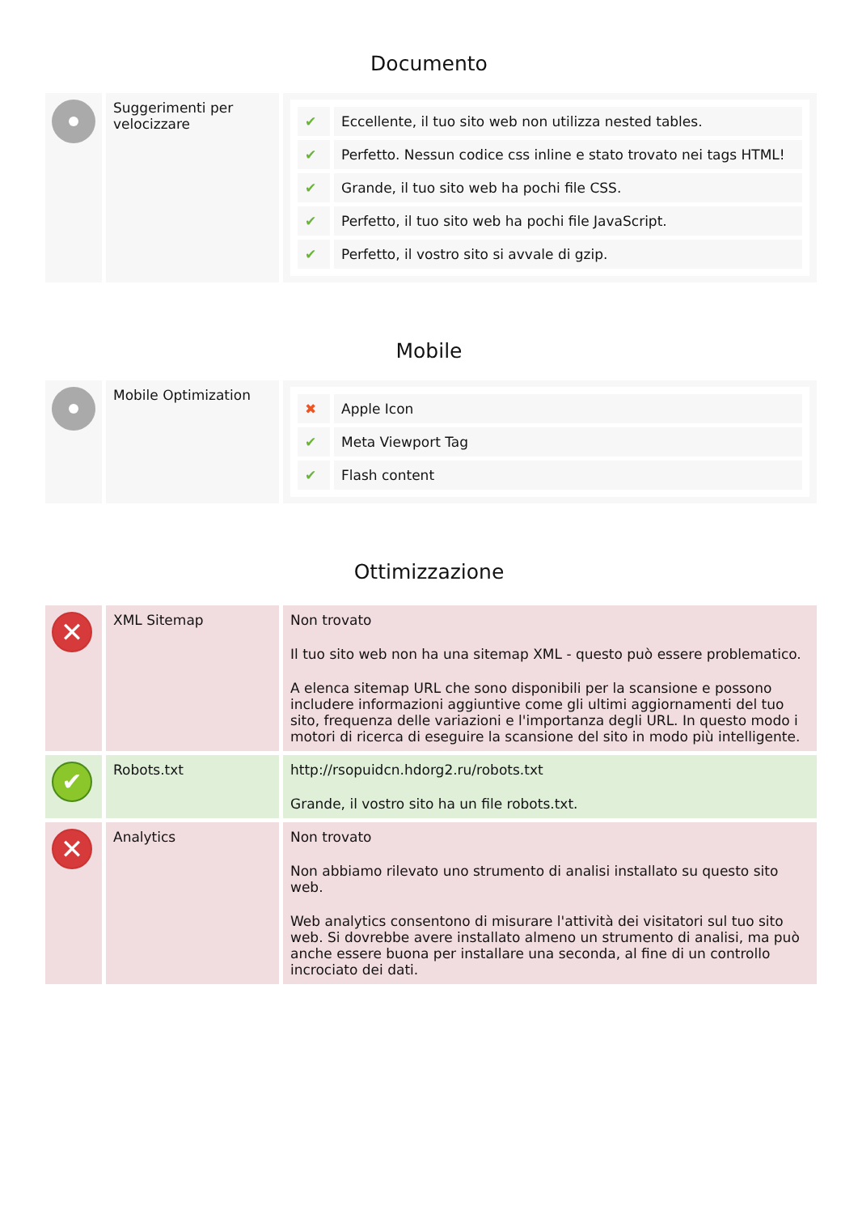Documento
| | Suggerimenti per velocizzare | / ✔ / Eccellente, il tuo sito web non utilizza nested tables. / / ✔ / Perfetto. Nessun codice css inline e stato trovato nei tags HTML! / / ✔ / Grande, il tuo sito web ha pochi file CSS. / / ✔ / Perfetto, il tuo sito web ha pochi file JavaScript. / / ✔ / Perfetto, il vostro sito si avvale di gzip. / |
Mobile
| | Mobile Optimization | / ✖ / Apple Icon / / ✔ / Meta Viewport Tag / / ✔ / Flash content / |
Ottimizzazione
| ✕ | XML Sitemap | Non trovato Il tuo sito web non ha una sitemap XML - questo può essere problematico. A elenca sitemap URL che sono disponibili per la scansione e possono includere informazioni aggiuntive come gli ultimi aggiornamenti del tuo sito, frequenza delle variazioni e l'importanza degli URL. In questo modo i motori di ricerca di eseguire la scansione del sito in modo più intelligente. |
| ✔ | Robots.txt | http://rsopuidcn.hdorg2.ru/robots.txt Grande, il vostro sito ha un file robots.txt. |
| ✕ | Analytics | Non trovato Non abbiamo rilevato uno strumento di analisi installato su questo sito web. Web analytics consentono di misurare l'attività dei visitatori sul tuo sito web. Si dovrebbe avere installato almeno un strumento di analisi, ma può anche essere buona per installare una seconda, al fine di un controllo incrociato dei dati. |